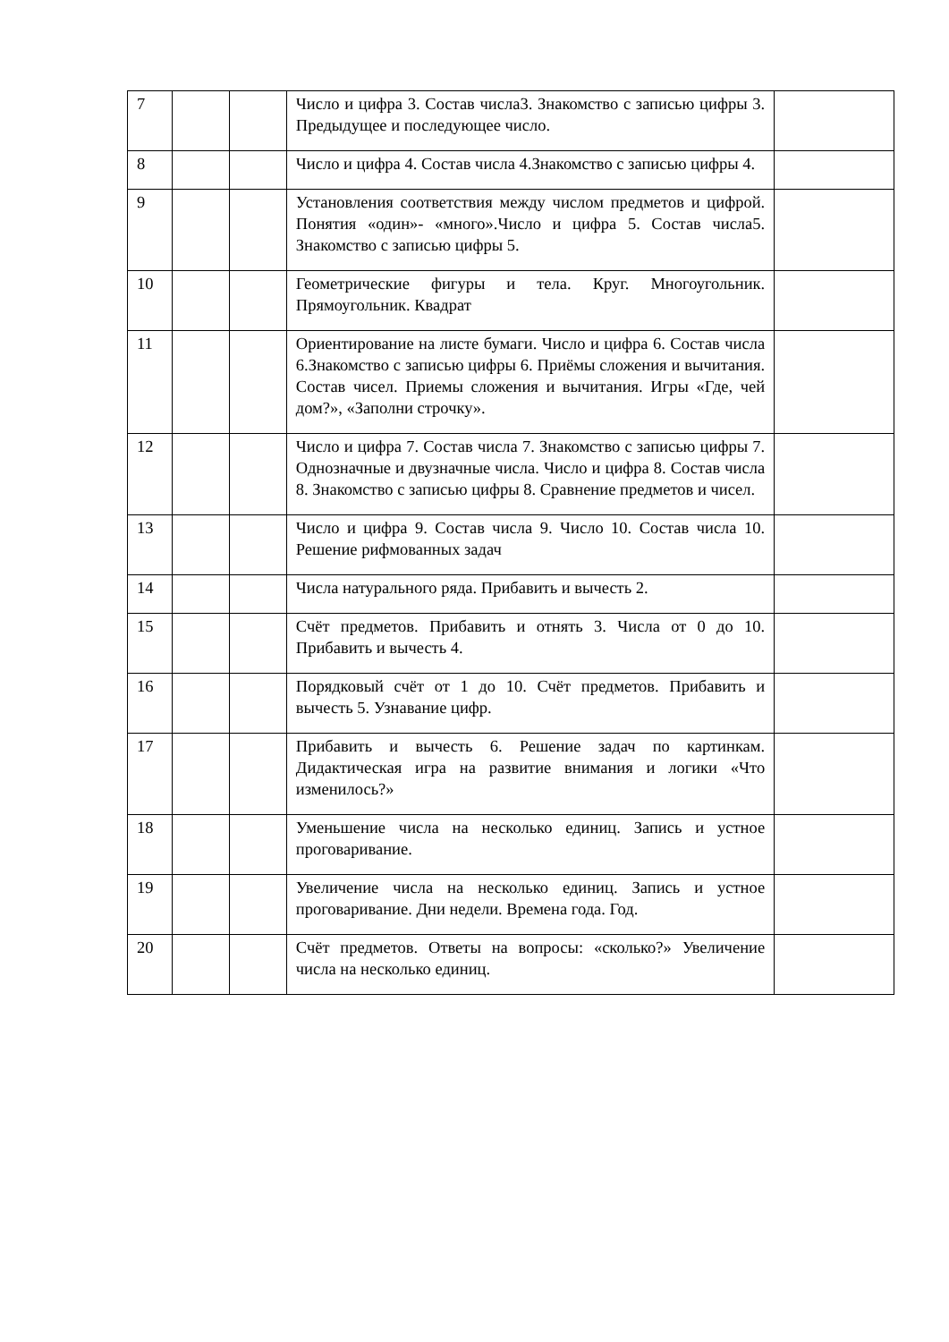| 7 | | | Число и цифра 3. Состав числа3. Знакомство с записью цифры 3. Предыдущее и последующее число. | |
| 8 | | | Число и цифра 4. Состав числа 4.Знакомство с записью цифры 4. | |
| 9 | | | Установления соответствия между числом предметов и цифрой. Понятия «один»- «много».Число и цифра 5. Состав числа5. Знакомство с записью цифры 5. | |
| 10 | | | Геометрические фигуры и тела. Круг. Многоугольник. Прямоугольник. Квадрат | |
| 11 | | | Ориентирование на листе бумаги. Число и цифра 6. Состав числа 6.Знакомство с записью цифры 6. Приёмы сложения и вычитания. Состав чисел. Приемы сложения и вычитания. Игры «Где, чей дом?», «Заполни строчку». | |
| 12 | | | Число и цифра 7. Состав числа 7. Знакомство с записью цифры 7. Однозначные и двузначные числа. Число и цифра 8. Состав числа 8. Знакомство с записью цифры 8. Сравнение предметов и чисел. | |
| 13 | | | Число и цифра 9. Состав числа 9. Число 10. Состав числа 10. Решение рифмованных задач | |
| 14 | | | Числа натурального ряда. Прибавить и вычесть 2. | |
| 15 | | | Счёт предметов. Прибавить и отнять 3. Числа от 0 до 10. Прибавить и вычесть 4. | |
| 16 | | | Порядковый счёт от 1 до 10. Счёт предметов. Прибавить и вычесть 5. Узнавание цифр. | |
| 17 | | | Прибавить и вычесть 6. Решение задач по картинкам. Дидактическая игра на развитие внимания и логики «Что изменилось?» | |
| 18 | | | Уменьшение числа на несколько единиц. Запись и устное проговаривание. | |
| 19 | | | Увеличение числа на несколько единиц. Запись и устное проговаривание. Дни недели. Времена года. Год. | |
| 20 | | | Счёт предметов. Ответы на вопросы: «сколько?» Увеличение числа на несколько единиц. | |